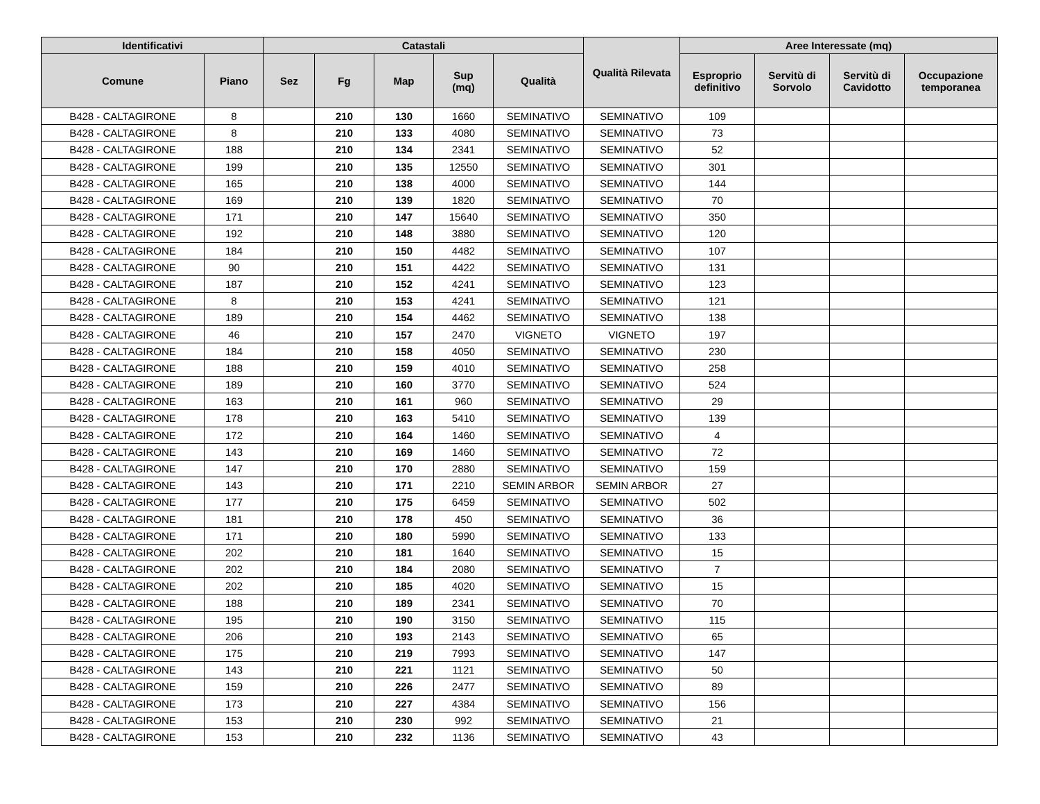| Identificativi | | Catastali | | | | | Qualità Rilevata | Aree Interessate (mq) | | | |
| --- | --- | --- | --- | --- | --- | --- | --- | --- | --- | --- | --- |
| Comune | Piano | Sez | Fg | Map | Sup (mq) | Qualità | | Esproprio definitivo | Servitù di Sorvolo | Servitù di Cavidotto | Occupazione temporanea |
| B428 - CALTAGIRONE | 8 | | 210 | 130 | 1660 | SEMINATIVO | SEMINATIVO | 109 | | | |
| B428 - CALTAGIRONE | 8 | | 210 | 133 | 4080 | SEMINATIVO | SEMINATIVO | 73 | | | |
| B428 - CALTAGIRONE | 188 | | 210 | 134 | 2341 | SEMINATIVO | SEMINATIVO | 52 | | | |
| B428 - CALTAGIRONE | 199 | | 210 | 135 | 12550 | SEMINATIVO | SEMINATIVO | 301 | | | |
| B428 - CALTAGIRONE | 165 | | 210 | 138 | 4000 | SEMINATIVO | SEMINATIVO | 144 | | | |
| B428 - CALTAGIRONE | 169 | | 210 | 139 | 1820 | SEMINATIVO | SEMINATIVO | 70 | | | |
| B428 - CALTAGIRONE | 171 | | 210 | 147 | 15640 | SEMINATIVO | SEMINATIVO | 350 | | | |
| B428 - CALTAGIRONE | 192 | | 210 | 148 | 3880 | SEMINATIVO | SEMINATIVO | 120 | | | |
| B428 - CALTAGIRONE | 184 | | 210 | 150 | 4482 | SEMINATIVO | SEMINATIVO | 107 | | | |
| B428 - CALTAGIRONE | 90 | | 210 | 151 | 4422 | SEMINATIVO | SEMINATIVO | 131 | | | |
| B428 - CALTAGIRONE | 187 | | 210 | 152 | 4241 | SEMINATIVO | SEMINATIVO | 123 | | | |
| B428 - CALTAGIRONE | 8 | | 210 | 153 | 4241 | SEMINATIVO | SEMINATIVO | 121 | | | |
| B428 - CALTAGIRONE | 189 | | 210 | 154 | 4462 | SEMINATIVO | SEMINATIVO | 138 | | | |
| B428 - CALTAGIRONE | 46 | | 210 | 157 | 2470 | VIGNETO | VIGNETO | 197 | | | |
| B428 - CALTAGIRONE | 184 | | 210 | 158 | 4050 | SEMINATIVO | SEMINATIVO | 230 | | | |
| B428 - CALTAGIRONE | 188 | | 210 | 159 | 4010 | SEMINATIVO | SEMINATIVO | 258 | | | |
| B428 - CALTAGIRONE | 189 | | 210 | 160 | 3770 | SEMINATIVO | SEMINATIVO | 524 | | | |
| B428 - CALTAGIRONE | 163 | | 210 | 161 | 960 | SEMINATIVO | SEMINATIVO | 29 | | | |
| B428 - CALTAGIRONE | 178 | | 210 | 163 | 5410 | SEMINATIVO | SEMINATIVO | 139 | | | |
| B428 - CALTAGIRONE | 172 | | 210 | 164 | 1460 | SEMINATIVO | SEMINATIVO | 4 | | | |
| B428 - CALTAGIRONE | 143 | | 210 | 169 | 1460 | SEMINATIVO | SEMINATIVO | 72 | | | |
| B428 - CALTAGIRONE | 147 | | 210 | 170 | 2880 | SEMINATIVO | SEMINATIVO | 159 | | | |
| B428 - CALTAGIRONE | 143 | | 210 | 171 | 2210 | SEMIN ARBOR | SEMIN ARBOR | 27 | | | |
| B428 - CALTAGIRONE | 177 | | 210 | 175 | 6459 | SEMINATIVO | SEMINATIVO | 502 | | | |
| B428 - CALTAGIRONE | 181 | | 210 | 178 | 450 | SEMINATIVO | SEMINATIVO | 36 | | | |
| B428 - CALTAGIRONE | 171 | | 210 | 180 | 5990 | SEMINATIVO | SEMINATIVO | 133 | | | |
| B428 - CALTAGIRONE | 202 | | 210 | 181 | 1640 | SEMINATIVO | SEMINATIVO | 15 | | | |
| B428 - CALTAGIRONE | 202 | | 210 | 184 | 2080 | SEMINATIVO | SEMINATIVO | 7 | | | |
| B428 - CALTAGIRONE | 202 | | 210 | 185 | 4020 | SEMINATIVO | SEMINATIVO | 15 | | | |
| B428 - CALTAGIRONE | 188 | | 210 | 189 | 2341 | SEMINATIVO | SEMINATIVO | 70 | | | |
| B428 - CALTAGIRONE | 195 | | 210 | 190 | 3150 | SEMINATIVO | SEMINATIVO | 115 | | | |
| B428 - CALTAGIRONE | 206 | | 210 | 193 | 2143 | SEMINATIVO | SEMINATIVO | 65 | | | |
| B428 - CALTAGIRONE | 175 | | 210 | 219 | 7993 | SEMINATIVO | SEMINATIVO | 147 | | | |
| B428 - CALTAGIRONE | 143 | | 210 | 221 | 1121 | SEMINATIVO | SEMINATIVO | 50 | | | |
| B428 - CALTAGIRONE | 159 | | 210 | 226 | 2477 | SEMINATIVO | SEMINATIVO | 89 | | | |
| B428 - CALTAGIRONE | 173 | | 210 | 227 | 4384 | SEMINATIVO | SEMINATIVO | 156 | | | |
| B428 - CALTAGIRONE | 153 | | 210 | 230 | 992 | SEMINATIVO | SEMINATIVO | 21 | | | |
| B428 - CALTAGIRONE | 153 | | 210 | 232 | 1136 | SEMINATIVO | SEMINATIVO | 43 | | | |